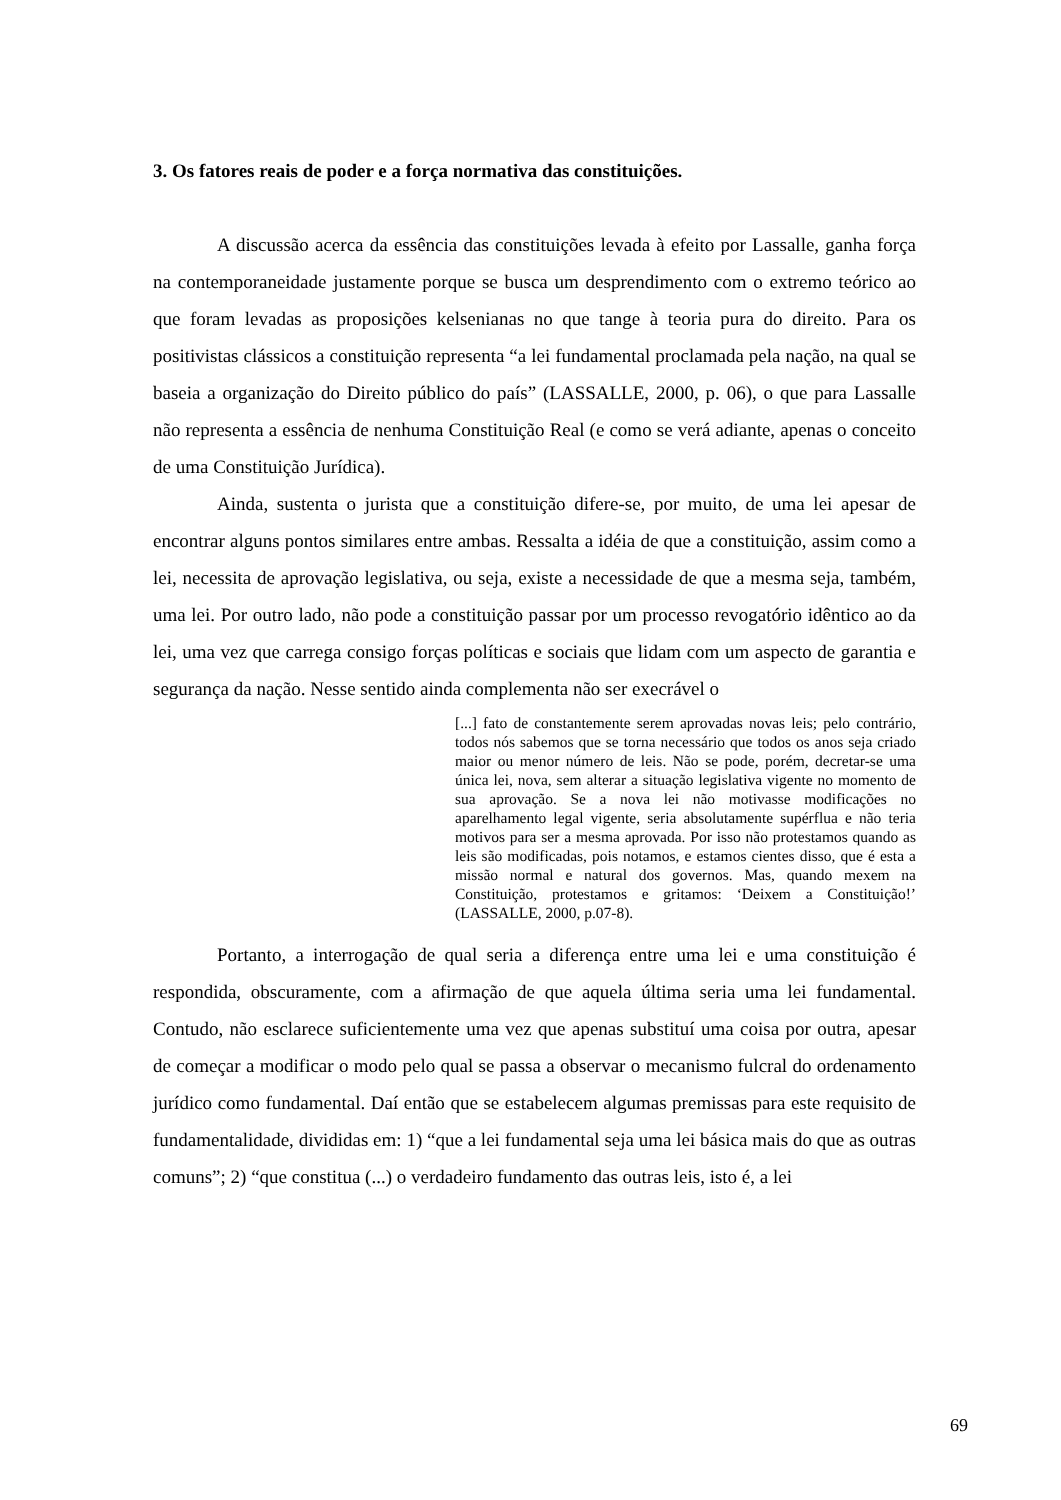3. Os fatores reais de poder e a força normativa das constituições.
A discussão acerca da essência das constituições levada à efeito por Lassalle, ganha força na contemporaneidade justamente porque se busca um desprendimento com o extremo teórico ao que foram levadas as proposições kelsenianas no que tange à teoria pura do direito. Para os positivistas clássicos a constituição representa “a lei fundamental proclamada pela nação, na qual se baseia a organização do Direito público do país” (LASSALLE, 2000, p. 06), o que para Lassalle não representa a essência de nenhuma Constituição Real (e como se verá adiante, apenas o conceito de uma Constituição Jurídica).
Ainda, sustenta o jurista que a constituição difere-se, por muito, de uma lei apesar de encontrar alguns pontos similares entre ambas. Ressalta a idéia de que a constituição, assim como a lei, necessita de aprovação legislativa, ou seja, existe a necessidade de que a mesma seja, também, uma lei. Por outro lado, não pode a constituição passar por um processo revogatório idêntico ao da lei, uma vez que carrega consigo forças políticas e sociais que lidam com um aspecto de garantia e segurança da nação. Nesse sentido ainda complementa não ser execrável o
[...] fato de constantemente serem aprovadas novas leis; pelo contrário, todos nós sabemos que se torna necessário que todos os anos seja criado maior ou menor número de leis. Não se pode, porém, decretar-se uma única lei, nova, sem alterar a situação legislativa vigente no momento de sua aprovação. Se a nova lei não motivasse modificações no aparelhamento legal vigente, seria absolutamente supérflua e não teria motivos para ser a mesma aprovada. Por isso não protestamos quando as leis são modificadas, pois notamos, e estamos cientes disso, que é esta a missão normal e natural dos governos. Mas, quando mexem na Constituição, protestamos e gritamos: ‘Deixem a Constituição!’ (LASSALLE, 2000, p.07-8).
Portanto, a interrogação de qual seria a diferença entre uma lei e uma constituição é respondida, obscuramente, com a afirmação de que aquela última seria uma lei fundamental. Contudo, não esclarece suficientemente uma vez que apenas substituí uma coisa por outra, apesar de começar a modificar o modo pelo qual se passa a observar o mecanismo fulcral do ordenamento jurídico como fundamental. Daí então que se estabelecem algumas premissas para este requisito de fundamentalidade, divididas em: 1) “que a lei fundamental seja uma lei básica mais do que as outras comuns”; 2) “que constitua (...) o verdadeiro fundamento das outras leis, isto é, a lei
69